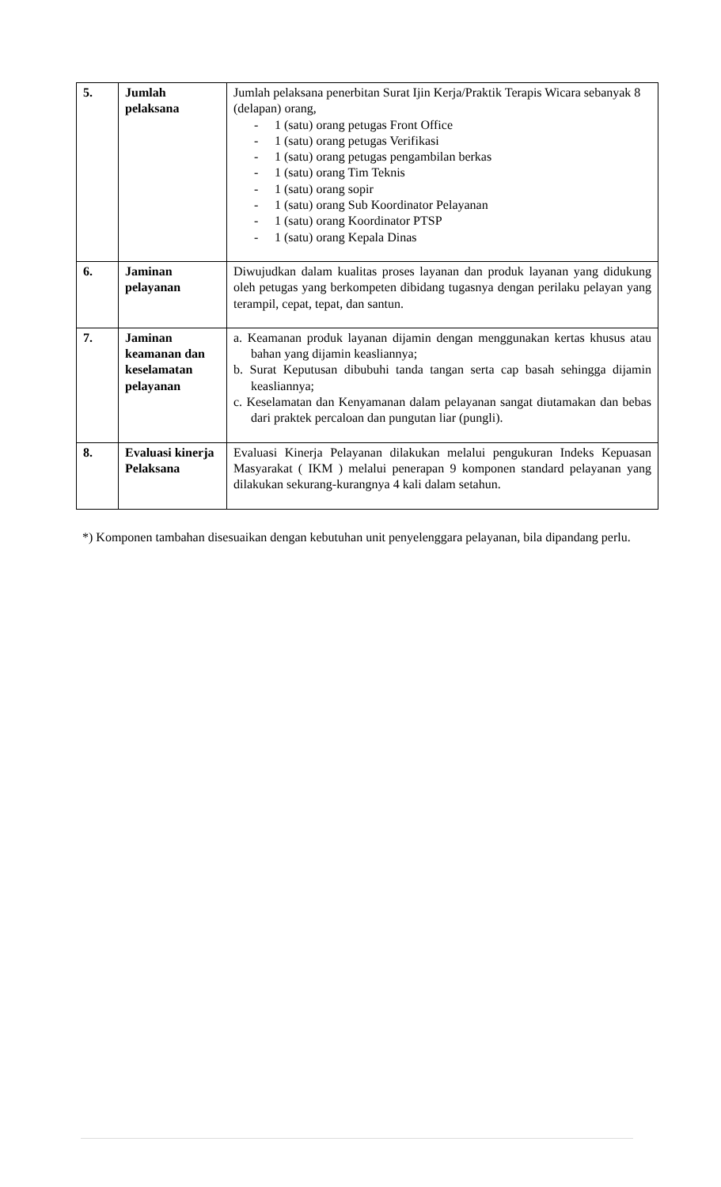| 5. | Jumlah pelaksana | Jumlah pelaksana penerbitan Surat Ijin Kerja/Praktik Terapis Wicara sebanyak 8 (delapan) orang, - 1 (satu) orang petugas Front Office - 1 (satu) orang petugas Verifikasi - 1 (satu) orang petugas pengambilan berkas - 1 (satu) orang Tim Teknis - 1 (satu) orang sopir - 1 (satu) orang Sub Koordinator Pelayanan - 1 (satu) orang Koordinator PTSP - 1 (satu) orang Kepala Dinas |
| 6. | Jaminan pelayanan | Diwujudkan dalam kualitas proses layanan dan produk layanan yang didukung oleh petugas yang berkompeten dibidang tugasnya dengan perilaku pelayan yang terampil, cepat, tepat, dan santun. |
| 7. | Jaminan keamanan dan keselamatan pelayanan | a. Keamanan produk layanan dijamin dengan menggunakan kertas khusus atau bahan yang dijamin keasliannya; b. Surat Keputusan dibubuhi tanda tangan serta cap basah sehingga dijamin keasliannya; c. Keselamatan dan Kenyamanan dalam pelayanan sangat diutamakan dan bebas dari praktek percaloan dan pungutan liar (pungli). |
| 8. | Evaluasi kinerja Pelaksana | Evaluasi Kinerja Pelayanan dilakukan melalui pengukuran Indeks Kepuasan Masyarakat ( IKM ) melalui penerapan 9 komponen standard pelayanan yang dilakukan sekurang-kurangnya 4 kali dalam setahun. |
*) Komponen tambahan disesuaikan dengan kebutuhan unit penyelenggara pelayanan, bila dipandang perlu.